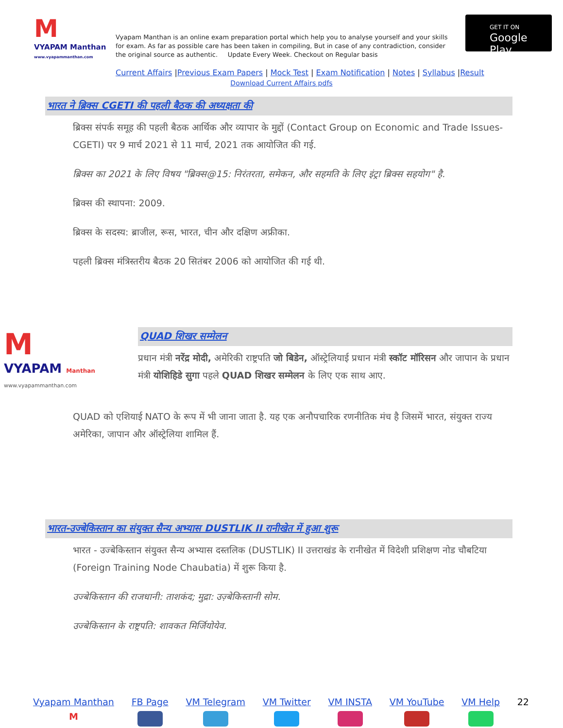M
VYAPAM Manthan
www.vyapammanthan.com
Vyapam Manthan is an online exam preparation portal which help you to analyse yourself and your skills for exam. As far as possible care has been taken in compiling, But in case of any contradiction, consider the original source as authentic. Update Every Week. Checkout on Regular basis
GET IT ON
Google Play
Current Affairs |Previous Exam Papers | Mock Test | Exam Notification | Notes | Syllabus |Result
Download Current Affairs pdfs
भारत ने ब्रिक्स CGETI की पहली बैठक की अध्यक्षता की
ब्रिक्स संपर्क समूह की पहली बैठक आर्थिक और व्यापार के मुद्दों (Contact Group on Economic and Trade Issues- CGETI) पर 9 मार्च 2021 से 11 मार्च, 2021 तक आयोजित की गई.
ब्रिक्स का 2021 के लिए विषय "ब्रिक्स@15: निरंतरता, समेकन, और सहमति के लिए इंट्रा ब्रिक्स सहयोग" है.
ब्रिक्स की स्थापना: 2009.
ब्रिक्स के सदस्य: ब्राजील, रूस, भारत, चीन और दक्षिण अफ्रीका.
पहली ब्रिक्स मंत्रिस्तरीय बैठक 20 सितंबर 2006 को आयोजित की गई थी.
M
VYAPAM Manthan
www.vyapammanthan.com
QUAD शिखर सम्मेलन
प्रधान मंत्री नरेंद्र मोदी, अमेरिकी राष्ट्रपति जो बिडेन, ऑस्ट्रेलियाई प्रधान मंत्री स्कॉट मॉरिसन और जापान के प्रधान मंत्री योशिहिडे सुगा पहले QUAD शिखर सम्मेलन के लिए एक साथ आए.
QUAD को एशियाई NATO के रूप में भी जाना जाता है. यह एक अनौपचारिक रणनीतिक मंच है जिसमें भारत, संयुक्त राज्य अमेरिका, जापान और ऑस्ट्रेलिया शामिल हैं.
भारत-उज्बेकिस्तान का संयुक्त सैन्य अभ्यास DUSTLIK II रानीखेत में हुआ शुरू
भारत - उज्बेकिस्तान संयुक्त सैन्य अभ्यास दस्तलिक (DUSTLIK) II उत्तराखंड के रानीखेत में विदेशी प्रशिक्षण नोड चौबटिया (Foreign Training Node Chaubatia) में शुरू किया है.
उज्बेकिस्तान की राजधानी: ताशकंद; मुद्रा: उज़्बेकिस्तानी सोम.
उज्बेकिस्तान के राष्ट्रपति: शावकत मिर्जियोयेव.
Vyapam Manthan
M
FB Page VM Telegram VM Twitter VM INSTA VM YouTube VM Help 22